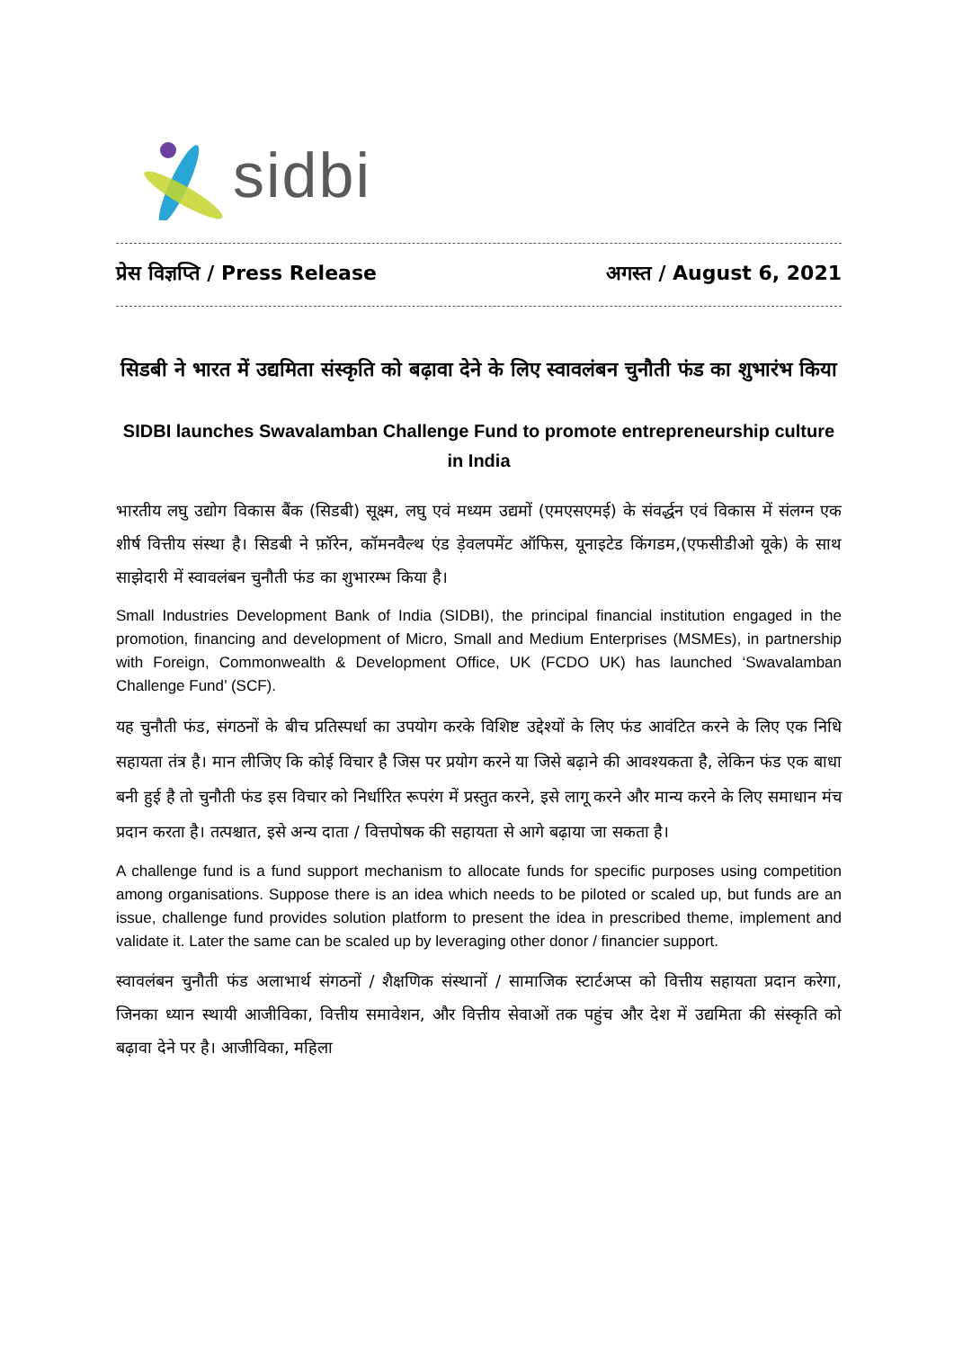sidbi
प्रेस विज्ञप्ति / Press Release अगस्त / August 6, 2021
सिडबी ने भारत में उद्यमिता संस्कृति को बढ़ावा देने के लिए स्वावलंबन चुनौती फंड का शुभारंभ किया
SIDBI launches Swavalamban Challenge Fund to promote entrepreneurship culture in India
भारतीय लघु उद्योग विकास बैंक (सिडबी) सूक्ष्म, लघु एवं मध्यम उद्यमों (एमएसएमई) के संवर्द्धन एवं विकास में संलग्न एक शीर्ष वित्तीय संस्था है। सिडबी ने फ़ॉरेन, कॉमनवैल्थ एंड ड़ेवलपमेंट ऑफिस, यूनाइटेड किंगडम,(एफसीडीओ यूके) के साथ साझेदारी में स्वावलंबन चुनौती फंड का शुभारम्भ किया है।
Small Industries Development Bank of India (SIDBI), the principal financial institution engaged in the promotion, financing and development of Micro, Small and Medium Enterprises (MSMEs), in partnership with Foreign, Commonwealth & Development Office, UK (FCDO UK) has launched ‘Swavalamban Challenge Fund’ (SCF).
यह चुनौती फंड, संगठनों के बीच प्रतिस्पर्धा का उपयोग करके विशिष्ट उद्देश्यों के लिए फंड आवंटित करने के लिए एक निधि सहायता तंत्र है। मान लीजिए कि कोई विचार है जिस पर प्रयोग करने या जिसे बढ़ाने की आवश्यकता है, लेकिन फंड एक बाधा बनी हुई है तो चुनौती फंड इस विचार को निर्धारित रूपरंग में प्रस्तुत करने, इसे लागू करने और मान्य करने के लिए समाधान मंच प्रदान करता है। तत्पश्चात, इसे अन्य दाता / वित्तपोषक की सहायता से आगे बढ़ाया जा सकता है।
A challenge fund is a fund support mechanism to allocate funds for specific purposes using competition among organisations. Suppose there is an idea which needs to be piloted or scaled up, but funds are an issue, challenge fund provides solution platform to present the idea in prescribed theme, implement and validate it. Later the same can be scaled up by leveraging other donor / financier support.
स्वावलंबन चुनौती फंड अलाभार्थ संगठनों / शैक्षणिक संस्थानों / सामाजिक स्टार्टअप्स को वित्तीय सहायता प्रदान करेगा, जिनका ध्यान स्थायी आजीविका, वित्तीय समावेशन, और वित्तीय सेवाओं तक पहुंच और देश में उद्यमिता की संस्कृति को बढ़ावा देने पर है। आजीविका, महिला